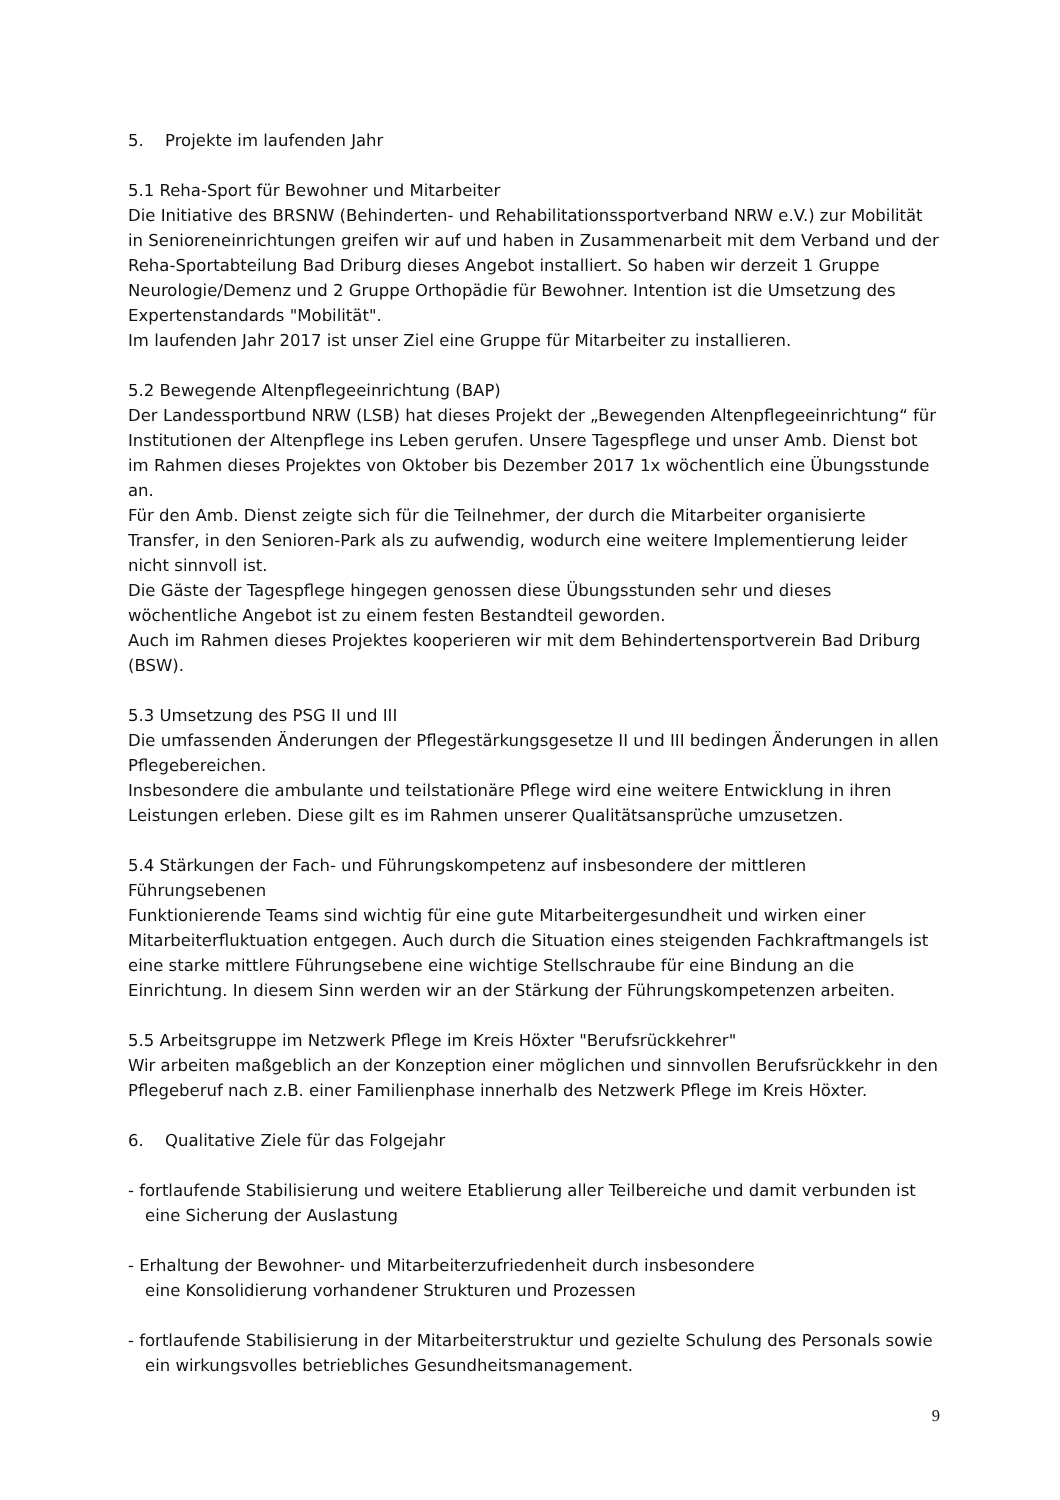5. Projekte im laufenden Jahr
5.1 Reha-Sport für Bewohner und Mitarbeiter
Die Initiative des BRSNW (Behinderten- und Rehabilitationssportverband NRW e.V.) zur Mobilität in Senioreneinrichtungen greifen wir auf und haben in Zusammenarbeit mit dem Verband und der Reha-Sportabteilung Bad Driburg dieses Angebot installiert. So haben wir derzeit 1 Gruppe Neurologie/Demenz und 2 Gruppe Orthopädie für Bewohner. Intention ist die Umsetzung des Expertenstandards "Mobilität".
Im laufenden Jahr 2017 ist unser Ziel eine Gruppe für Mitarbeiter zu installieren.
5.2 Bewegende Altenpflegeeinrichtung (BAP)
Der Landessportbund NRW (LSB) hat dieses Projekt der „Bewegenden Altenpflegeeinrichtung“ für Institutionen der Altenpflege ins Leben gerufen. Unsere Tagespflege und unser Amb. Dienst bot im Rahmen dieses Projektes von Oktober bis Dezember 2017 1x wöchentlich eine Übungsstunde an.
Für den Amb. Dienst zeigte sich für die Teilnehmer, der durch die Mitarbeiter organisierte Transfer, in den Senioren-Park als zu aufwendig, wodurch eine weitere Implementierung leider nicht sinnvoll ist.
Die Gäste der Tagespflege hingegen genossen diese Übungsstunden sehr und dieses wöchentliche Angebot ist zu einem festen Bestandteil geworden.
Auch im Rahmen dieses Projektes kooperieren wir mit dem Behindertensportverein Bad Driburg (BSW).
5.3 Umsetzung des PSG II und III
Die umfassenden Änderungen der Pflegestärkungsgesetze II und III bedingen Änderungen in allen Pflegebereichen.
Insbesondere die ambulante und teilstationäre Pflege wird eine weitere Entwicklung in ihren Leistungen erleben. Diese gilt es im Rahmen unserer Qualitätsansprüche umzusetzen.
5.4 Stärkungen der Fach- und Führungskompetenz auf insbesondere der mittleren Führungsebenen
Funktionierende Teams sind wichtig für eine gute Mitarbeitergesundheit und wirken einer Mitarbeiterfluktuation entgegen. Auch durch die Situation eines steigenden Fachkraftmangels ist eine starke mittlere Führungsebene eine wichtige Stellschraube für eine Bindung an die Einrichtung. In diesem Sinn werden wir an der Stärkung der Führungskompetenzen arbeiten.
5.5 Arbeitsgruppe im Netzwerk Pflege im Kreis Höxter "Berufsrückkehrer"
Wir arbeiten maßgeblich an der Konzeption einer möglichen und sinnvollen Berufsrückkehr in den Pflegeberuf nach z.B. einer Familienphase innerhalb des Netzwerk Pflege im Kreis Höxter.
6. Qualitative Ziele für das Folgejahr
- fortlaufende Stabilisierung und weitere Etablierung aller Teilbereiche und damit verbunden ist eine Sicherung der Auslastung
- Erhaltung der Bewohner- und Mitarbeiterzufriedenheit durch insbesondere
eine Konsolidierung vorhandener Strukturen und Prozessen
- fortlaufende Stabilisierung in der Mitarbeiterstruktur und gezielte Schulung des Personals sowie ein wirkungsvolles betriebliches Gesundheitsmanagement.
9